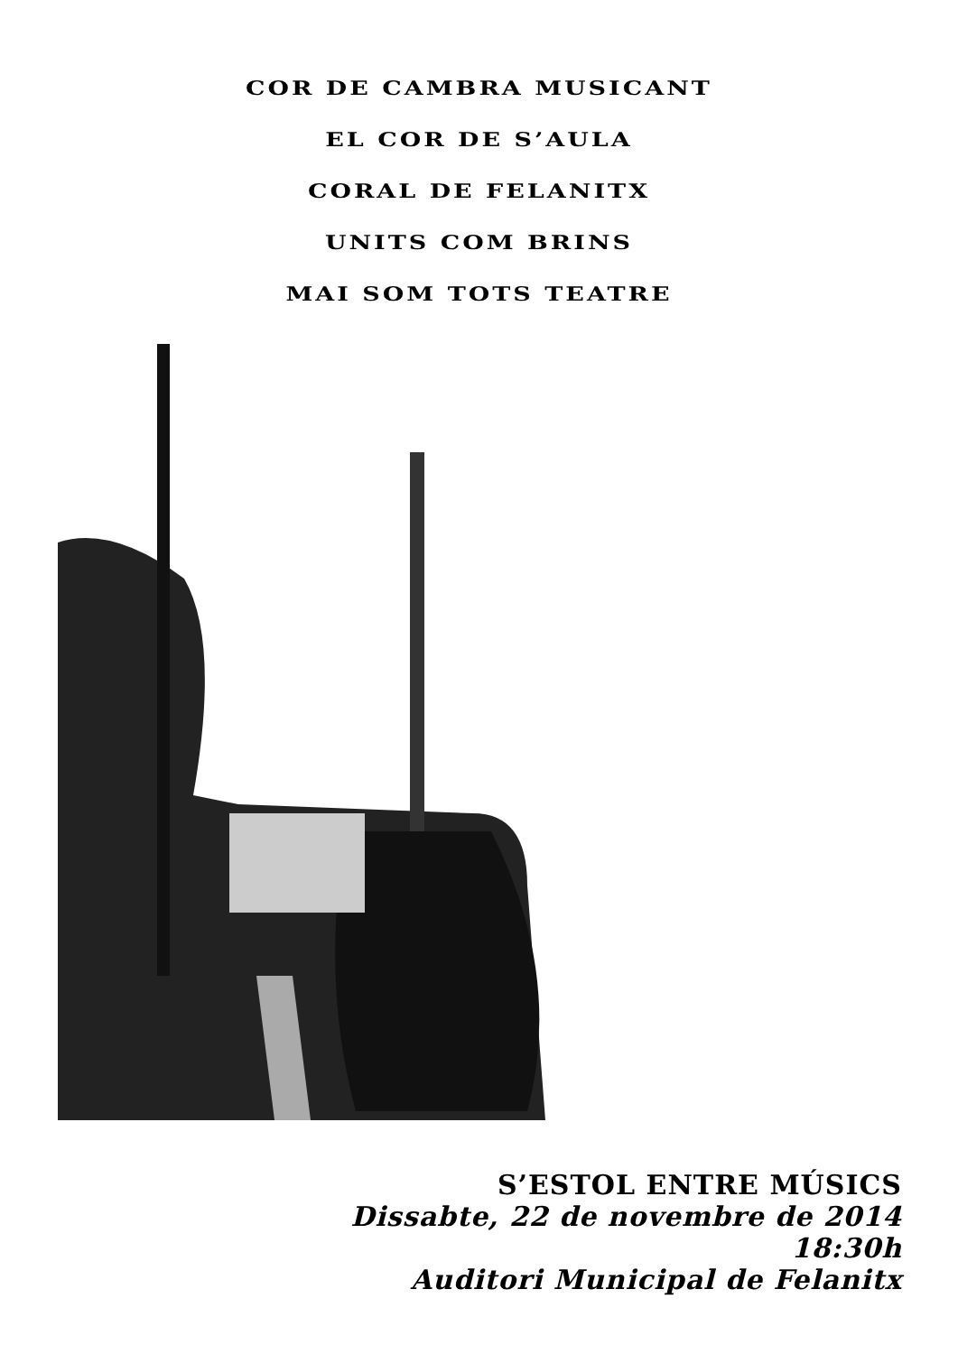COR DE CAMBRA MUSICANT
EL COR DE S’AULA
CORAL DE FELANITX
UNITS COM BRINS
MAI SOM TOTS TEATRE
S’ESTOL ENTRE MÚSICS
Dissabte, 22 de novembre de 2014
18:30h
Auditori Municipal de Felanitx